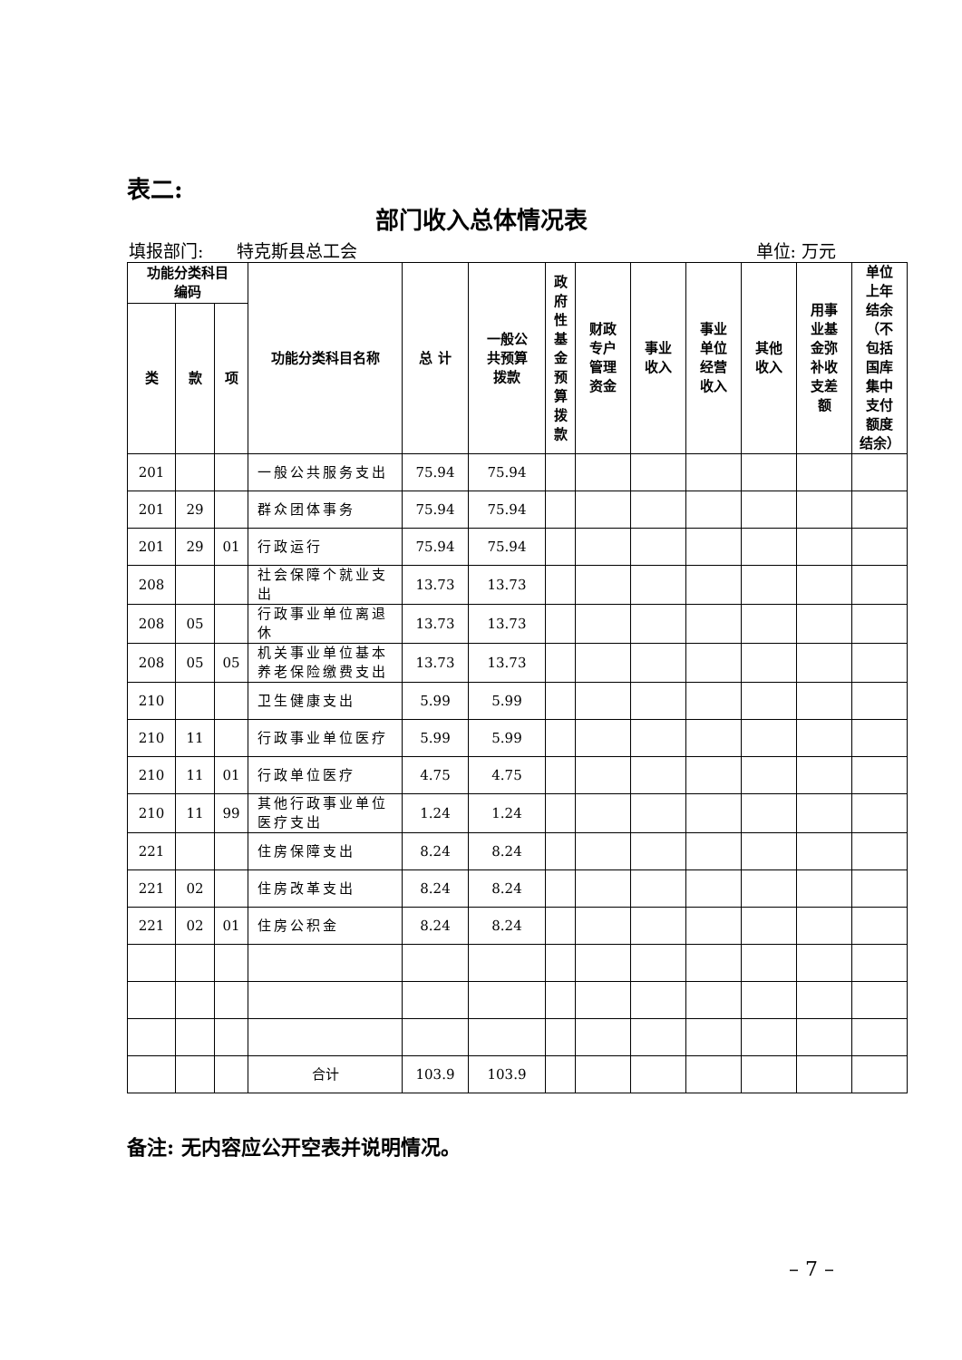表二:
部门收入总体情况表
填报部门: 特克斯县总工会 单位: 万元
| 功能分类科目 编码 | | | 功能分类科目名称 | 总 计 | 一般公 共预算 拨款 | 政 府 性 基 金 预 算 拨 款 | 财政 专户 管理 资金 | 事业 收入 | 事业 单位 经营 收入 | 其他 收入 | 用事 业基 金弥 补收 支差 额 | 单位 上年 结余 （不 包括 国库 集中 支付 额度 结余） |
| --- | --- | --- | --- | --- | --- | --- | --- | --- | --- | --- | --- | --- |
| 类 | 款 | 项 | | | | | | | | | | |
| 201 | | | 一般公共服务支出 | 75.94 | 75.94 | | | | | | | |
| 201 | 29 | | 群众团体事务 | 75.94 | 75.94 | | | | | | | |
| 201 | 29 | 01 | 行政运行 | 75.94 | 75.94 | | | | | | | |
| 208 | | | 社会保障个就业支出 | 13.73 | 13.73 | | | | | | | |
| 208 | 05 | | 行政事业单位离退休 | 13.73 | 13.73 | | | | | | | |
| 208 | 05 | 05 | 机关事业单位基本养老保险缴费支出 | 13.73 | 13.73 | | | | | | | |
| 210 | | | 卫生健康支出 | 5.99 | 5.99 | | | | | | | |
| 210 | 11 | | 行政事业单位医疗 | 5.99 | 5.99 | | | | | | | |
| 210 | 11 | 01 | 行政单位医疗 | 4.75 | 4.75 | | | | | | | |
| 210 | 11 | 99 | 其他行政事业单位医疗支出 | 1.24 | 1.24 | | | | | | | |
| 221 | | | 住房保障支出 | 8.24 | 8.24 | | | | | | | |
| 221 | 02 | | 住房改革支出 | 8.24 | 8.24 | | | | | | | |
| 221 | 02 | 01 | 住房公积金 | 8.24 | 8.24 | | | | | | | |
| | | | 合计 | 103.9 | 103.9 | | | | | | | |
备注: 无内容应公开空表并说明情况。
– 7 –